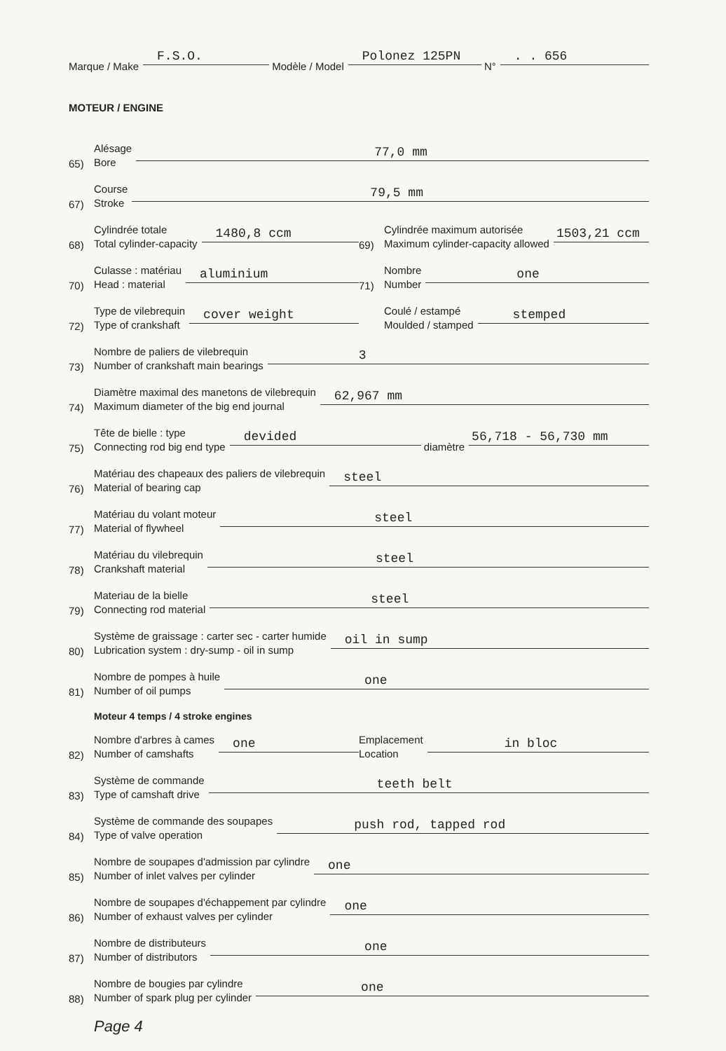Marque / Make F.S.O. Modèle / Model Polonez 125PN N°. . 656
MOTEUR / ENGINE
65) Alésage
Bore 77,0 mm
67) Course
Stroke 79,5 mm
68) Cylindrée totale
Total cylinder-capacity 1480,8 ccm
69) Cylindrée maximum autorisée
Maximum cylinder-capacity allowed 1503,21 ccm
70) Culasse : matériau
Head : material aluminium
71) Nombre
Number one
72) Type de vilebrequin
Type of crankshaft cover weight
Coulé / estampé
Moulded / stamped stemped
73) Nombre de paliers de vilebrequin
Number of crankshaft main bearings 3
74) Diamètre maximal des manetons de vilebrequin
Maximum diameter of the big end journal 62,967 mm
75) Tête de bielle : type
Connecting rod big end type devided diamètre 56,718 - 56,730 mm
76) Matériau des chapeaux des paliers de vilebrequin
Material of bearing cap steel
77) Matériau du volant moteur
Material of flywheel steel
78) Matériau du vilebrequin
Crankshaft material steel
79) Materiau de la bielle
Connecting rod material steel
80) Système de graissage : carter sec - carter humide
Lubrication system : dry-sump - oil in sump oil in sump
81) Nombre de pompes à huile
Number of oil pumps one
Moteur 4 temps / 4 stroke engines
82) Nombre d'arbres à cames
Number of camshafts one
Emplacement
Location in bloc
83) Système de commande
Type of camshaft drive teeth belt
84) Système de commande des soupapes
Type of valve operation push rod, tapped rod
85) Nombre de soupapes d'admission par cylindre
Number of inlet valves per cylinder one
86) Nombre de soupapes d'échappement par cylindre
Number of exhaust valves per cylinder one
87) Nombre de distributeurs
Number of distributors one
88) Nombre de bougies par cylindre
Number of spark plug per cylinder one
Page 4